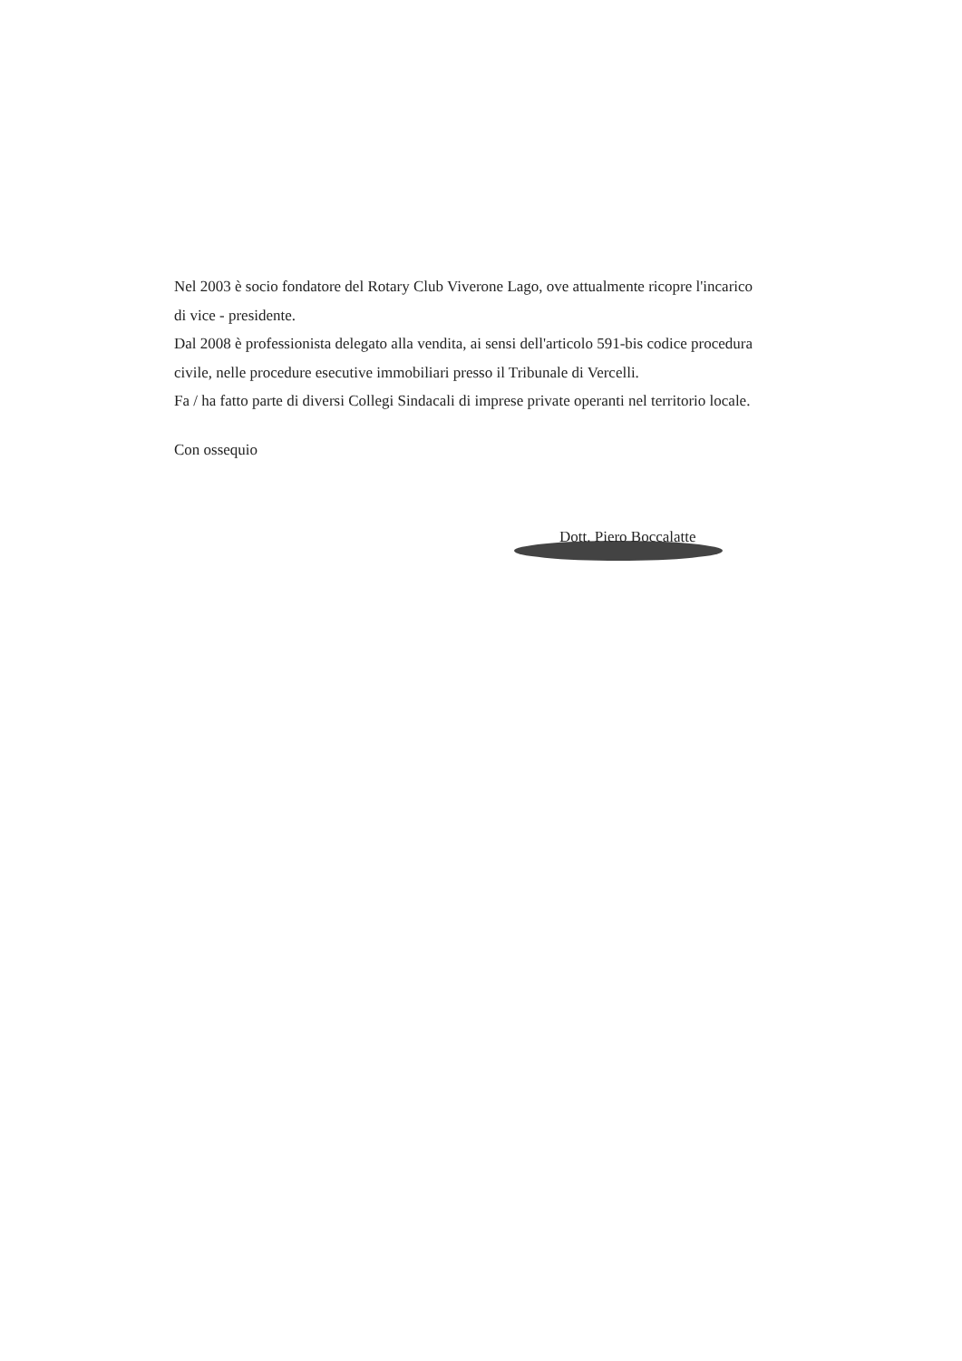Nel 2003 è socio fondatore del Rotary Club Viverone Lago, ove attualmente ricopre l'incarico di vice - presidente.
Dal 2008 è professionista delegato alla vendita, ai sensi dell'articolo 591-bis codice procedura civile, nelle procedure esecutive immobiliari presso il Tribunale di Vercelli.
Fa / ha fatto parte di diversi Collegi Sindacali di imprese private operanti nel territorio locale.
Con ossequio
Dott. Piero Boccalatte